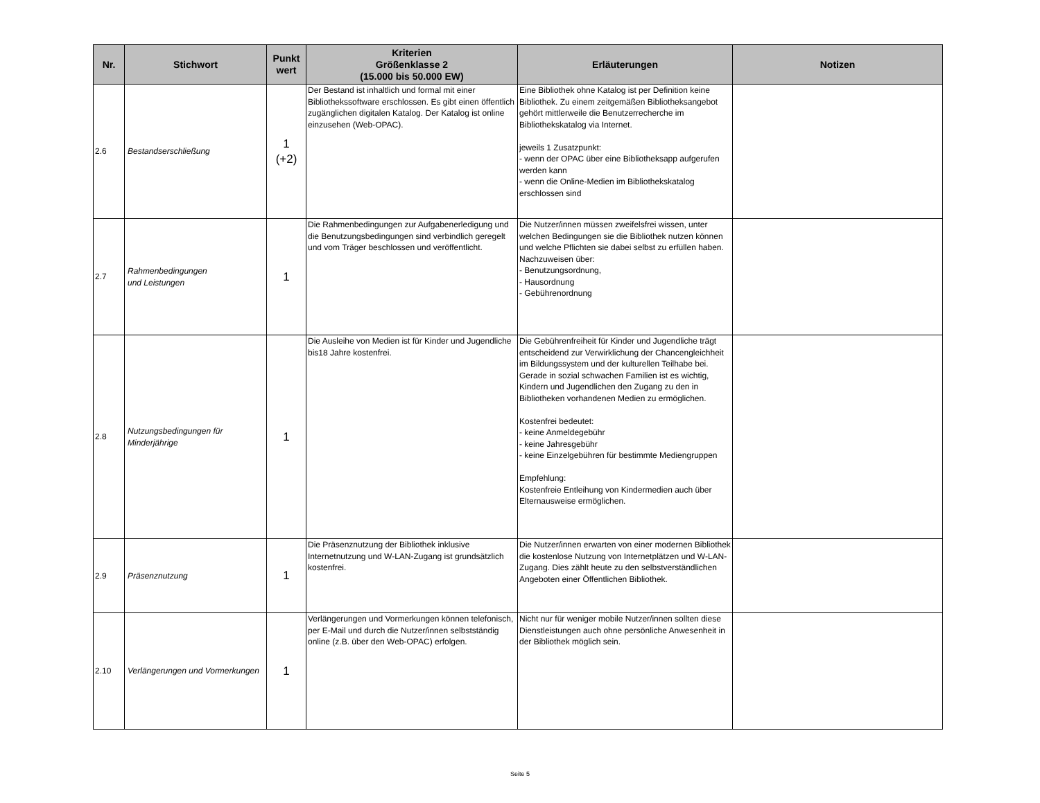| Nr. | Stichwort | Punkt wert | Kriterien Größenklasse 2 (15.000 bis 50.000 EW) | Erläuterungen | Notizen |
| --- | --- | --- | --- | --- | --- |
| 2.6 | Bestandserschließung | 1 (+2) | Der Bestand ist inhaltlich und formal mit einer Bibliothekssoftware erschlossen. Es gibt einen öffentlich zugänglichen digitalen Katalog. Der Katalog ist online einzusehen (Web-OPAC). | Eine Bibliothek ohne Katalog ist per Definition keine Bibliothek. Zu einem zeitgemäßen Bibliotheksangebot gehört mittlerweile die Benutzerrecherche im Bibliothekskatalog via Internet. jeweils 1 Zusatzpunkt: - wenn der OPAC über eine Bibliotheksapp aufgerufen werden kann - wenn die Online-Medien im Bibliothekskatalog erschlossen sind | |
| 2.7 | Rahmenbedingungen und Leistungen | 1 | Die Rahmenbedingungen zur Aufgabenerledigung und die Benutzungsbedingungen sind verbindlich geregelt und vom Träger beschlossen und veröffentlicht. | Die Nutzer/innen müssen zweifelsfrei wissen, unter welchen Bedingungen sie die Bibliothek nutzen können und welche Pflichten sie dabei selbst zu erfüllen haben. Nachzuweisen über: - Benutzungsordnung, - Hausordnung - Gebührenordnung | |
| 2.8 | Nutzungsbedingungen für Minderjährige | 1 | Die Ausleihe von Medien ist für Kinder und Jugendliche bis18 Jahre kostenfrei. | Die Gebührenfreiheit für Kinder und Jugendliche trägt entscheidend zur Verwirklichung der Chancengleichheit im Bildungssystem und der kulturellen Teilhabe bei. Gerade in sozial schwachen Familien ist es wichtig, Kindern und Jugendlichen den Zugang zu den in Bibliotheken vorhandenen Medien zu ermöglichen. Kostenfrei bedeutet: - keine Anmeldegebühr - keine Jahresgebühr - keine Einzelgebühren für bestimmte Mediengruppen Empfehlung: Kostenfreie Entleihung von Kindermedien auch über Elternausweise ermöglichen. | |
| 2.9 | Präsenznutzung | 1 | Die Präsenznutzung der Bibliothek inklusive Internetnutzung und W-LAN-Zugang ist grundsätzlich kostenfrei. | Die Nutzer/innen erwarten von einer modernen Bibliothek die kostenlose Nutzung von Internetplätzen und W-LAN-Zugang. Dies zählt heute zu den selbstverständlichen Angeboten einer Öffentlichen Bibliothek. | |
| 2.10 | Verlängerungen und Vormerkungen | 1 | Verlängerungen und Vormerkungen können telefonisch, per E-Mail und durch die Nutzer/innen selbstständig online (z.B. über den Web-OPAC) erfolgen. | Nicht nur für weniger mobile Nutzer/innen sollten diese Dienstleistungen auch ohne persönliche Anwesenheit in der Bibliothek möglich sein. | |
Seite 5